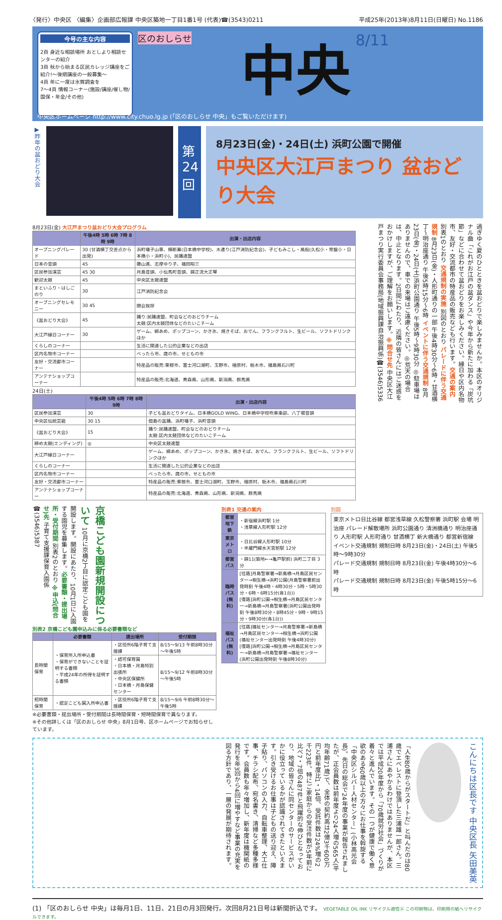〈発行〉中央区 〈編集〉企画部広報課 中央区築地一丁目1番1号 (代表)☎(3543)0211 平成25年(2013年)8月11日(日曜日) No.1186
今号の主な内容
2頁 身近な相談場所 おとしより相談センターの紹介
3頁 秋から始まる区民カレッジ講座をご紹介!～後期講座の一般募集～
4頁 年に一度は水質調査を
7～4頁 情報コーナー(施設/講座/催し物/国保・年金/その他)
区のおしらせ
中央
8/11
中央区ホームページ http://www.city.chuo.lg.jp (「区のおしらせ 中央」もご覧いただけます)
▶昨年の盆おどり大会
第24回
8月23日(金)・24日(土) 浜町公園で開催
中央区大江戸まつり 盆おどり大会
8月23日(金) 大江戸まつり盆おどり大会プログラム
| | 午後4時 5時 6時 7時 8時 9時 | 出演・出店内容 |
| --- | --- | --- |
| オープニングパレード | 30 (甘酒横丁交差点から出発) | 浜町囃子山車、横断幕(日本橋中学校)、木遣り(江戸消防記念会)、子どもみこし・風船(久松小・常盤小・日本橋小・浜町小)、民踊連盟 |
| 日本の音頭 | 45 | 藤山進、志摩ゆり子、福田昭三 |
| 区民参加演芸 | 45 30 | 月島音頭、小伝馬町音頭、錦正流大正琴 |
| 歓迎太鼓 | 45 | 中央区太鼓連盟 |
| まといふり・はしごのり | 30 | 江戸消防記念会 |
| オープニングセレモニー | 30 45 | 開会挨拶 |
| 《盆おどり大会》 | 45 | 踊り:民踊連盟、町会などのおどりチーム 太鼓:区内太鼓団体などのたいこチーム |
| 大江戸縁日コーナー | 30 | ゲーム、綿あめ、ポップコーン、かき氷、焼きそば、おでん、フランクフルト、生ビール、ソフトドリンクほか |
| くらしのコーナー | | 生活に関連した公的企業などの出店 |
| 区内名物市コーナー | | べったら市、歳の市、せともの市 |
| 友好・交流都市コーナー | | 特産品の販売:東根市、富士河口湖町、玉野市、檜原村、栃木市、福島県石川町 |
| アンテナショップコーナー | | 特産品の販売:北海道、青森県、山形県、新潟県、群馬県 |
24日(土)
| | 午後4時 5時 6時 7時 8時 9時 | 出演・出店内容 |
| --- | --- | --- |
| 区民参加演芸 | 30 | 子ども盆おどりタイム、日本橋GOLD WING、日本橋中学校吹奏楽部、八丁堀音頭 |
| 中央区伝統芸能 | 30 15 | 佃島の盆踊、浜町囃子、浜町音頭 |
| 《盆おどり大会》 | 15 | 踊り:民踊連盟、町会などのおどりチーム 太鼓:区内太鼓団体などのたいこチーム |
| 締め太鼓(エンディング) | ◎ | 中央区太鼓連盟 |
| 大江戸縁日コーナー | | ゲーム、綿あめ、ポップコーン、かき氷、焼きそば、おでん、フランクフルト、生ビール、ソフトドリンクほか |
| くらしのコーナー | | 生活に関連した公的企業などの出店 |
| 区内名物市コーナー | | べったら市、歳の市、せともの市 |
| 友好・交流都市コーナー | | 特産品の販売:東根市、富士河口湖町、玉野市、檜原村、栃木市、福島県石川町 |
| アンテナショップコーナー | | 特産品の販売:北海道、青森県、山形県、新潟県、群馬県 |
過ぎゆく夏のひとときを盆おどりで楽しみませんか。本区のオリジナル曲「これがお江戸の盆ダンス」や今年から新たに加わる「炭坑節」などに合わせて盆おどりをお楽しみください。縁日や区内名物市、友好・交流都市の特産品の販売なども行います。交通の案内 別表1のとおり 交通規制の実施 別図のとおり パレードに伴う交通規制 8月23日(金)・人形町通りの一部 午後4時30分～6時・甘酒横丁～明治座通り 午後5時15分～6時 イベントに伴う交通規制 8月23日(金)・24日(土)浜町公園通り 午後5時～9時30分 ◎駐車場はありませんので、車での来場はご遠慮ください。◎荒天の場合は、中止となります。2日間にわたり、近隣の皆さんにはご迷惑をおかけしますが、ご理解をお願いします。※問合せ先 中央区大江戸まつり実行委員会事務局(地域振興課自治振興係)☎(3546)5336
京橋こども園新規開設について 10月に京橋2丁目に認定こども園を開設します。開設にあたり、10月1日に入園する園児を募集します。必要書類・提出場所・受付期間 別表2のとおり ※申込(問合せ)先 子育て支援課保育入園係☎(3546)5387
別表2 京橋こども園申込みに係る必要書類など
| | 必要書類 | 提出場所 | 受付期間 |
| --- | --- | --- | --- |
| 長時間保育 | ・保育所入所申込書 ・保育ができないことを証明する書類 ・平成24年の所得を証明する書類 | ・区役所6階子育て支援課 | 8/15～9/13 午前8時30分～午後5時 |
| | | ・認可保育園 ・日本橋・月島特別出張所 ・中央区保健所 ・日本橋・月島保健センター | 8/15～9/12 午前8時30分～午後5時 |
| 短時間保育 | ・認定こども園入所申込書 | ・区役所6階子育て支援課 | 8/15～9/6 午前8時30分～午後5時 |
※必要書類・提出場所・受付期間は長時間保育・短時間保育で異なります。
※その他詳しくは「区のおしらせ 中央」8月1日号、区ホームページでお知らせしています。
別表1 交通の案内
| 都営地下鉄 | ・新宿線浜町駅 1分 ・浅草線人形町駅 12分 |
| 東京メトロ | ・日比谷線人形町駅 10分 ・半蔵門線水天宮前駅 12分 |
| 都営バス | ・錦11(築地←→亀戸駅前) 浜町二丁目 3分 |
| 臨時バス(無料) | [往路]月島警察署→新島橋→月島区民センター→相生橋→浜町公園(月島警察署前出発時刻 午後4時・4時30分・5時・5時30分・6時・6時15分(各1台)) [復路]浜町公園→相生橋→月島区民センター→新島橋→月島警察署(浜町公園出発時刻 午後8時30分・8時45分・9時・9時15分・9時30分(各1台)) |
| 福祉バス(無料) | [往路]福祉センター→月島警察署→新島橋→月島区民センター→相生橋→浜町公園(福祉センター出発時刻 午後4時30分) [復路]浜町公園→相生橋→月島区民センター→新島橋→月島警察署→福祉センター(浜町公園出発時刻 午後8時30分) |
別図
東京メトロ日比谷線 都営浅草線 久松警察署 浜町駅 会場 明治座 パレード解散場所 浜町公園通り 清洲橋通り 明治座通り 人形町駅 人形町通り 甘酒横丁 新大橋通り 都営新宿線
イベント交通規制 規制日時 8月23日(金)・24日(土) 午後5時～9時30分
パレード交通規制 規制日時 8月23日(金) 午後4時30分～6時
パレード交通規制 規制日時 8月23日(金) 午後5時15分～6時
「人生80歳からがスタートだ」と叫んだのは80歳でエベレストに登頂した三浦雄一郎さん。三浦さんにあやかるわけではありませんが、本区では平成20年度から「70歳就労社会」づくりが着々と進んでいます。その一つが健康で働く意欲のある60歳以上の方々にお仕事を斡旋する「中央区シルバー人材センター」(小林高光会長)。先日の総会で24年度の事業が報告されましたが、正会員数は前年度より24人増の565人(平均年齢71歳)で、全体の契約高は2億3千600万円と前年度比1・14倍、受託件数は24%増の2千223件。特にご家庭からの受注件数が5年前に比べ7・7倍の487件と飛躍的な伸びとなっており、地域の皆さんに同センターのサービスがいかに役立っているかが認識されてきたといえます。引き受けるお仕事は子どもの送り迎え、障子貼り、パソコンの入力、自転車整理、大工仕事、チラシ配布、宛名書き、清掃など多種多様です。会員数も年々増加し、新年度は機関紙の発行を年3回から4回に増やすなど事業の充実を図る方針であり、一層の発展が期待されます。
こんにちは区長です 中央区長 矢田美英
(1) 「区のおしらせ 中央」は毎月1日、11日、21日の月3回発行。次回8月21日号は新聞折込です。 VEGETABLE OIL INK リサイクル適性Ⓐ この印刷物は、印刷用の紙へリサイクルできます。